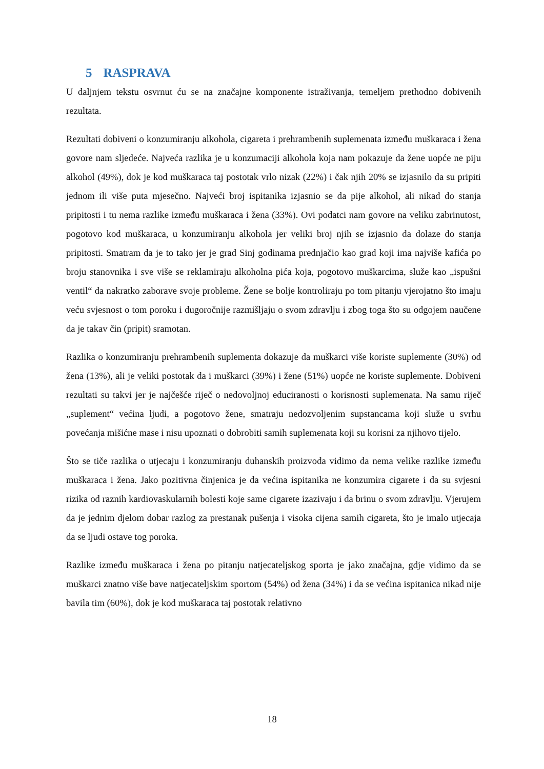5 RASPRAVA
U daljnjem tekstu osvrnut ću se na značajne komponente istraživanja, temeljem prethodno dobivenih rezultata.
Rezultati dobiveni o konzumiranju alkohola, cigareta i prehrambenih suplemenata između muškaraca i žena govore nam sljedeće. Najveća razlika je u konzumaciji alkohola koja nam pokazuje da žene uopće ne piju alkohol (49%), dok je kod muškaraca taj postotak vrlo nizak (22%) i čak njih 20% se izjasnilo da su pripiti jednom ili više puta mjesečno. Najveći broj ispitanika izjasnio se da pije alkohol, ali nikad do stanja pripitosti i tu nema razlike između muškaraca i žena (33%). Ovi podatci nam govore na veliku zabrinutost, pogotovo kod muškaraca, u konzumiranju alkohola jer veliki broj njih se izjasnio da dolaze do stanja pripitosti. Smatram da je to tako jer je grad Sinj godinama prednjačio kao grad koji ima najviše kafića po broju stanovnika i sve više se reklamiraju alkoholna pića koja, pogotovo muškarcima, služe kao „ispušni ventil“ da nakratko zaborave svoje probleme. Žene se bolje kontroliraju po tom pitanju vjerojatno što imaju veću svjesnost o tom poroku i dugoročnije razmišljaju o svom zdravlju i zbog toga što su odgojem naučene da je takav čin (pripit) sramotan.
Razlika o konzumiranju prehrambenih suplementa dokazuje da muškarci više koriste suplemente (30%) od žena (13%), ali je veliki postotak da i muškarci (39%) i žene (51%) uopće ne koriste suplemente. Dobiveni rezultati su takvi jer je najčešće riječ o nedovoljnoj educiranosti o korisnosti suplemenata. Na samu riječ „suplement“ većina ljudi, a pogotovo žene, smatraju nedozvoljenim supstancama koji služe u svrhu povećanja mišićne mase i nisu upoznati o dobrobiti samih suplemenata koji su korisni za njihovo tijelo.
Što se tiče razlika o utjecaju i konzumiranju duhanskih proizvoda vidimo da nema velike razlike između muškaraca i žena. Jako pozitivna činjenica je da većina ispitanika ne konzumira cigarete i da su svjesni rizika od raznih kardiovaskularnih bolesti koje same cigarete izazivaju i da brinu o svom zdravlju. Vjerujem da je jednim djelom dobar razlog za prestanak pušenja i visoka cijena samih cigareta, što je imalo utjecaja da se ljudi ostave tog poroka.
Razlike između muškaraca i žena po pitanju natjecateljskog sporta je jako značajna, gdje vidimo da se muškarci znatno više bave natjecateljskim sportom (54%) od žena (34%) i da se većina ispitanica nikad nije bavila tim (60%), dok je kod muškaraca taj postotak relativno
18